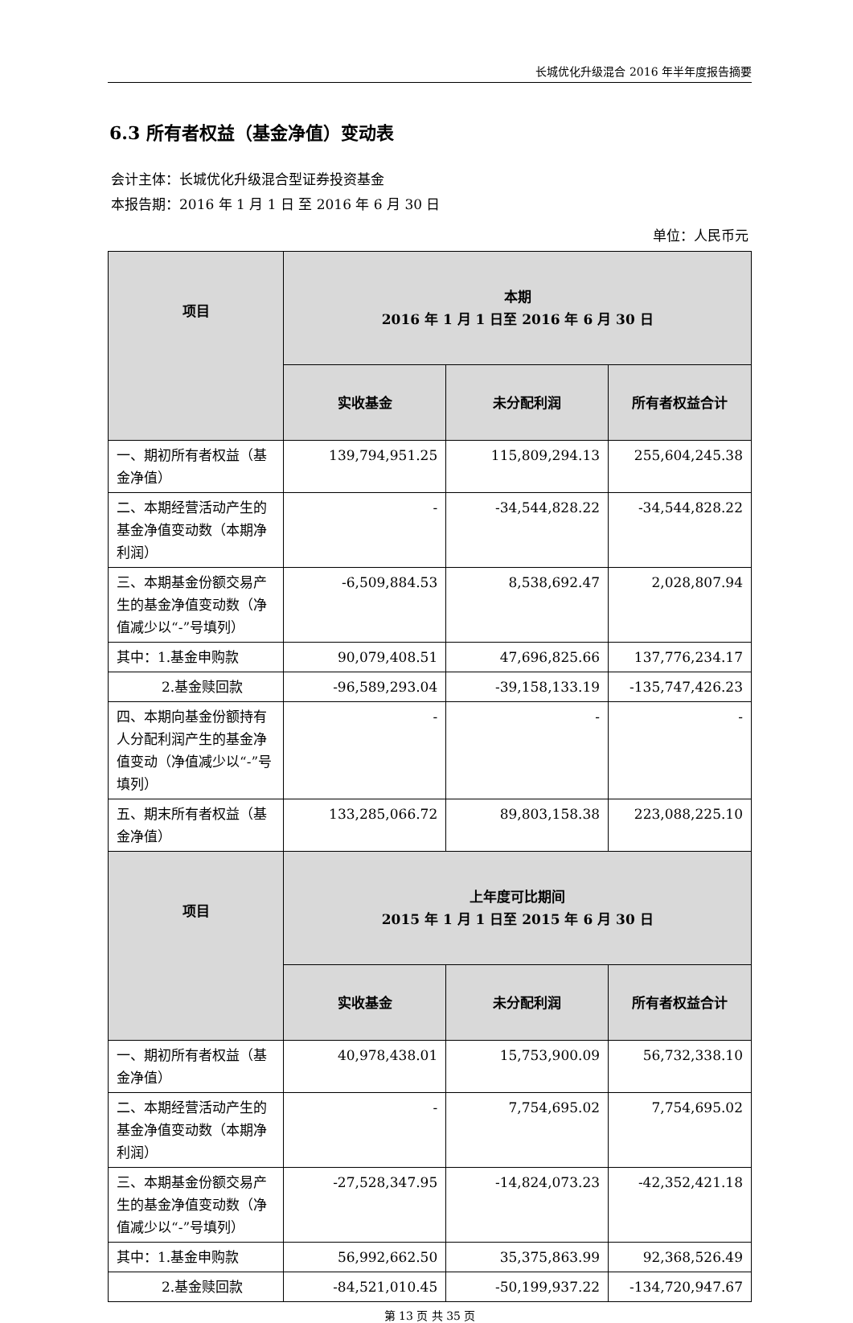长城优化升级混合 2016 年半年度报告摘要
6.3 所有者权益（基金净值）变动表
会计主体：长城优化升级混合型证券投资基金
本报告期：2016 年 1 月 1 日 至 2016 年 6 月 30 日
单位：人民币元
| 项目 | 本期 2016 年 1 月 1 日至 2016 年 6 月 30 日 | | |
| --- | --- | --- | --- |
| | 实收基金 | 未分配利润 | 所有者权益合计 |
| 一、期初所有者权益（基金净值） | 139,794,951.25 | 115,809,294.13 | 255,604,245.38 |
| 二、本期经营活动产生的基金净值变动数（本期净利润） | - | -34,544,828.22 | -34,544,828.22 |
| 三、本期基金份额交易产生的基金净值变动数（净值减少以“-”号填列） | -6,509,884.53 | 8,538,692.47 | 2,028,807.94 |
| 其中：1.基金申购款 | 90,079,408.51 | 47,696,825.66 | 137,776,234.17 |
| 2.基金赎回款 | -96,589,293.04 | -39,158,133.19 | -135,747,426.23 |
| 四、本期向基金份额持有人分配利润产生的基金净值变动（净值减少以“-”号填列） | - | - | - |
| 五、期末所有者权益（基金净值） | 133,285,066.72 | 89,803,158.38 | 223,088,225.10 |
| 项目 | 上年度可比期间 2015 年 1 月 1 日至 2015 年 6 月 30 日 | | |
| | 实收基金 | 未分配利润 | 所有者权益合计 |
| 一、期初所有者权益（基金净值） | 40,978,438.01 | 15,753,900.09 | 56,732,338.10 |
| 二、本期经营活动产生的基金净值变动数（本期净利润） | - | 7,754,695.02 | 7,754,695.02 |
| 三、本期基金份额交易产生的基金净值变动数（净值减少以“-”号填列） | -27,528,347.95 | -14,824,073.23 | -42,352,421.18 |
| 其中：1.基金申购款 | 56,992,662.50 | 35,375,863.99 | 92,368,526.49 |
| 2.基金赎回款 | -84,521,010.45 | -50,199,937.22 | -134,720,947.67 |
第 13 页 共 35 页